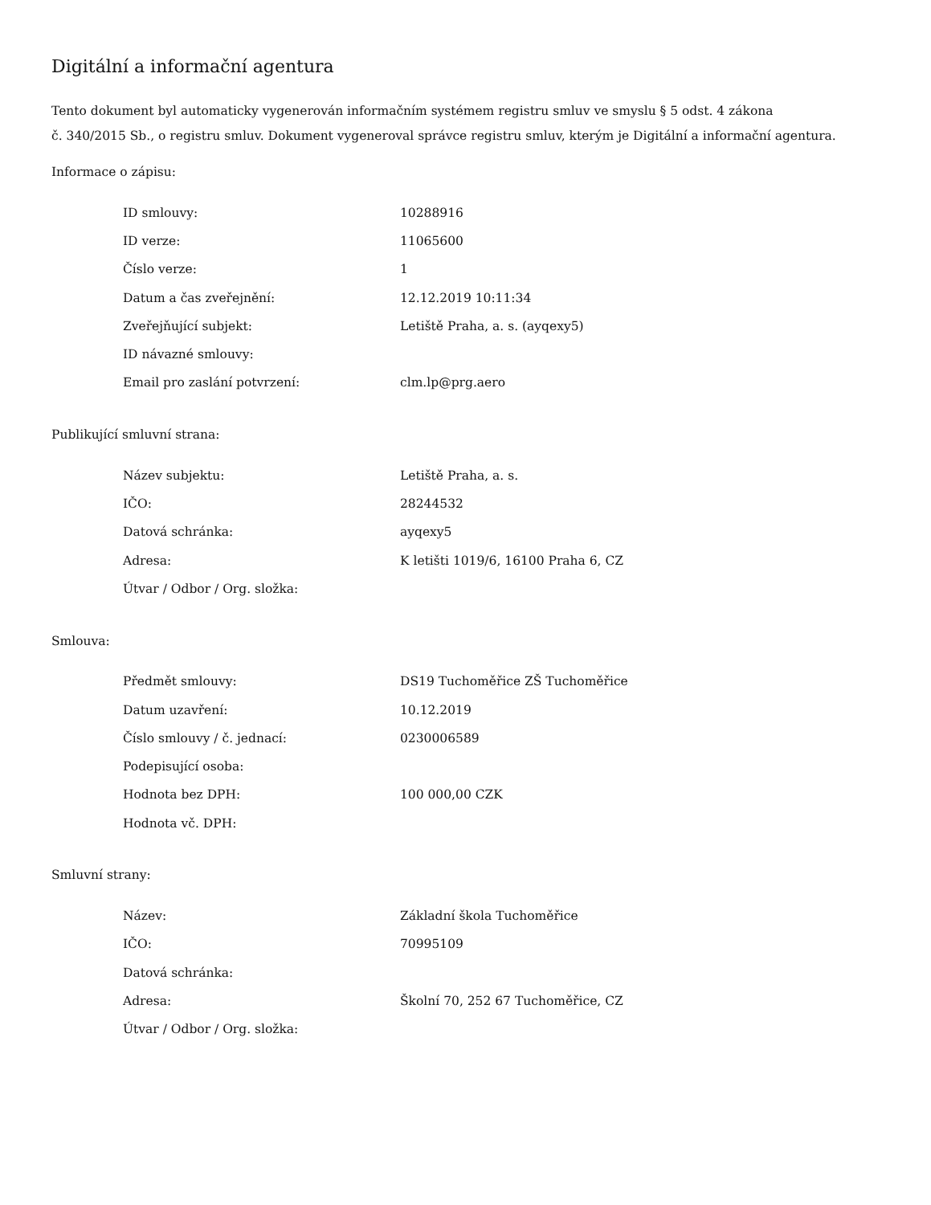Digitální a informační agentura
Tento dokument byl automaticky vygenerován informačním systémem registru smluv ve smyslu § 5 odst. 4 zákona
č. 340/2015 Sb., o registru smluv. Dokument vygeneroval správce registru smluv, kterým je Digitální a informační agentura.
Informace o zápisu:
| ID smlouvy: | 10288916 |
| ID verze: | 11065600 |
| Číslo verze: | 1 |
| Datum a čas zveřejnění: | 12.12.2019 10:11:34 |
| Zveřejňující subjekt: | Letiště Praha, a. s. (ayqexy5) |
| ID návazné smlouvy: | |
| Email pro zaslání potvrzení: | clm.lp@prg.aero |
Publikující smluvní strana:
| Název subjektu: | Letiště Praha, a. s. |
| IČO: | 28244532 |
| Datová schránka: | ayqexy5 |
| Adresa: | K letišti 1019/6, 16100 Praha 6, CZ |
| Útvar / Odbor / Org. složka: | |
Smlouva:
| Předmět smlouvy: | DS19 Tuchoměřice ZŠ Tuchoměřice |
| Datum uzavření: | 10.12.2019 |
| Číslo smlouvy / č. jednací: | 0230006589 |
| Podepisující osoba: | |
| Hodnota bez DPH: | 100 000,00 CZK |
| Hodnota vč. DPH: | |
Smluvní strany:
| Název: | Základní škola Tuchoměřice |
| IČO: | 70995109 |
| Datová schránka: | |
| Adresa: | Školní 70, 252 67 Tuchoměřice, CZ |
| Útvar / Odbor / Org. složka: | |